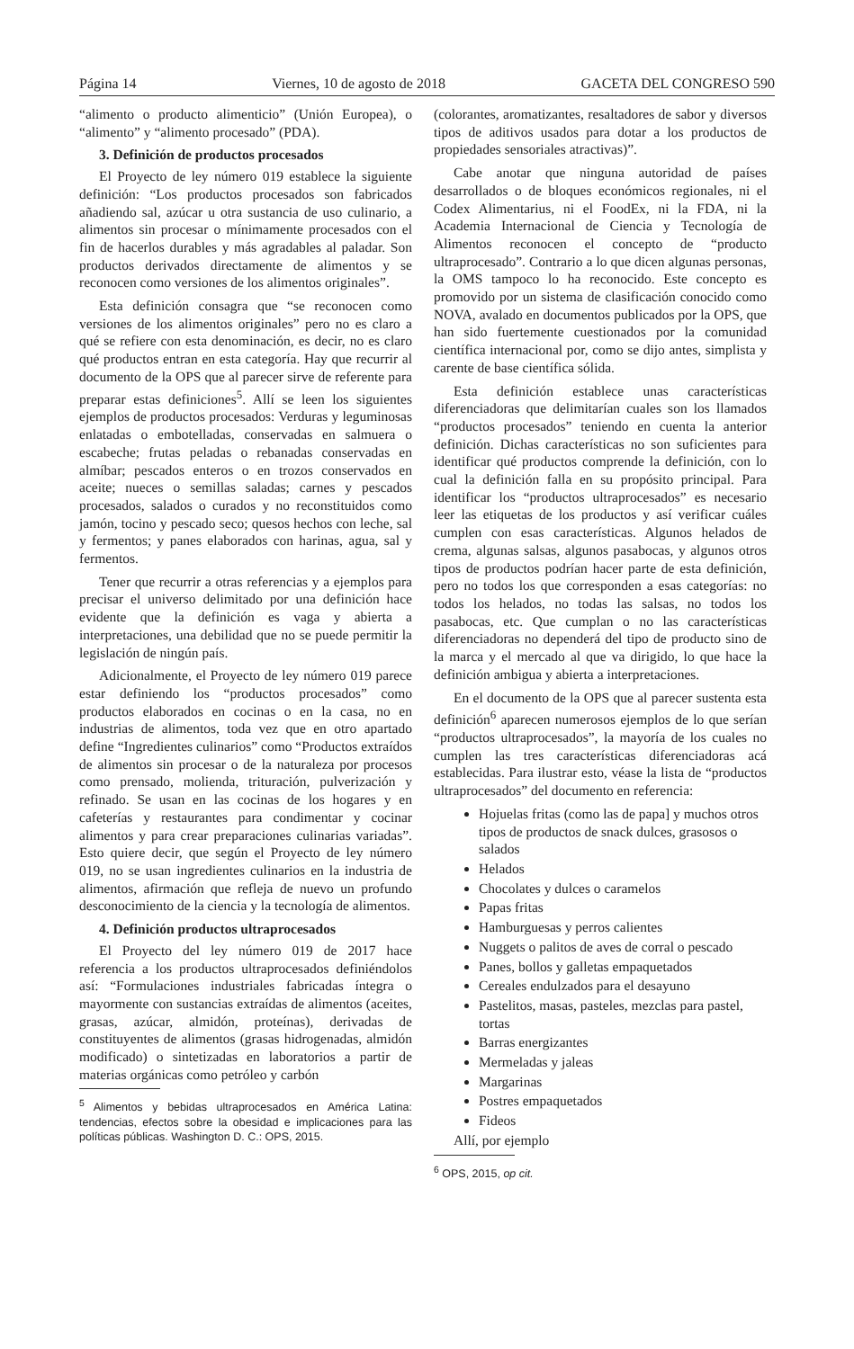Página 14 Viernes, 10 de agosto de 2018 GACETA DEL CONGRESO 590
“alimento o producto alimenticio” (Unión Europea), o “alimento” y “alimento procesado” (PDA).
3. Definición de productos procesados
El Proyecto de ley número 019 establece la siguiente definición: “Los productos procesados son fabricados añadiendo sal, azúcar u otra sustancia de uso culinario, a alimentos sin procesar o mínimamente procesados con el fin de hacerlos durables y más agradables al paladar. Son productos derivados directamente de alimentos y se reconocen como versiones de los alimentos originales”.
Esta definición consagra que “se reconocen como versiones de los alimentos originales” pero no es claro a qué se refiere con esta denominación, es decir, no es claro qué productos entran en esta categoría. Hay que recurrir al documento de la OPS que al parecer sirve de referente para preparar estas definiciones<sup>5</sup>. Allí se leen los siguientes ejemplos de productos procesados: Verduras y leguminosas enlatadas o embotelladas, conservadas en salmuera o escabeche; frutas peladas o rebanadas conservadas en almíbar; pescados enteros o en trozos conservados en aceite; nueces o semillas saladas; carnes y pescados procesados, salados o curados y no reconstituidos como jamón, tocino y pescado seco; quesos hechos con leche, sal y fermentos; y panes elaborados con harinas, agua, sal y fermentos.
Tener que recurrir a otras referencias y a ejemplos para precisar el universo delimitado por una definición hace evidente que la definición es vaga y abierta a interpretaciones, una debilidad que no se puede permitir la legislación de ningún país.
Adicionalmente, el Proyecto de ley número 019 parece estar definiendo los “productos procesados” como productos elaborados en cocinas o en la casa, no en industrias de alimentos, toda vez que en otro apartado define “Ingredientes culinarios” como “Productos extraídos de alimentos sin procesar o de la naturaleza por procesos como prensado, molienda, trituración, pulverización y refinado. Se usan en las cocinas de los hogares y en cafeterías y restaurantes para condimentar y cocinar alimentos y para crear preparaciones culinarias variadas”. Esto quiere decir, que según el Proyecto de ley número 019, no se usan ingredientes culinarios en la industria de alimentos, afirmación que refleja de nuevo un profundo desconocimiento de la ciencia y la tecnología de alimentos.
4. Definición productos ultraprocesados
El Proyecto del ley número 019 de 2017 hace referencia a los productos ultraprocesados definiéndolos así: “Formulaciones industriales fabricadas íntegra o mayormente con sustancias extraídas de alimentos (aceites, grasas, azúcar, almidón, proteínas), derivadas de constituyentes de alimentos (grasas hidrogenadas, almidón modificado) o sintetizadas en laboratorios a partir de materias orgánicas como petróleo y carbón
<sup>5</sup> Alimentos y bebidas ultraprocesados en América Latina: tendencias, efectos sobre la obesidad e implicaciones para las políticas públicas. Washington D. C.: OPS, 2015.
(colorantes, aromatizantes, resaltadores de sabor y diversos tipos de aditivos usados para dotar a los productos de propiedades sensoriales atractivas)”.
Cabe anotar que ninguna autoridad de países desarrollados o de bloques económicos regionales, ni el Codex Alimentarius, ni el FoodEx, ni la FDA, ni la Academia Internacional de Ciencia y Tecnología de Alimentos reconocen el concepto de “producto ultraprocesado”. Contrario a lo que dicen algunas personas, la OMS tampoco lo ha reconocido. Este concepto es promovido por un sistema de clasificación conocido como NOVA, avalado en documentos publicados por la OPS, que han sido fuertemente cuestionados por la comunidad científica internacional por, como se dijo antes, simplista y carente de base científica sólida.
Esta definición establece unas características diferenciadoras que delimitarían cuales son los llamados “productos procesados” teniendo en cuenta la anterior definición. Dichas características no son suficientes para identificar qué productos comprende la definición, con lo cual la definición falla en su propósito principal. Para identificar los “productos ultraprocesados” es necesario leer las etiquetas de los productos y así verificar cuáles cumplen con esas características. Algunos helados de crema, algunas salsas, algunos pasabocas, y algunos otros tipos de productos podrían hacer parte de esta definición, pero no todos los que corresponden a esas categorías: no todos los helados, no todas las salsas, no todos los pasabocas, etc. Que cumplan o no las características diferenciadoras no dependerá del tipo de producto sino de la marca y el mercado al que va dirigido, lo que hace la definición ambigua y abierta a interpretaciones.
En el documento de la OPS que al parecer sustenta esta definición<sup>6</sup> aparecen numerosos ejemplos de lo que serían “productos ultraprocesados”, la mayoría de los cuales no cumplen las tres características diferenciadoras acá establecidas. Para ilustrar esto, véase la lista de “productos ultraprocesados” del documento en referencia:
Hojuelas fritas (como las de papa] y muchos otros tipos de productos de snack dulces, grasosos o salados
Helados
Chocolates y dulces o caramelos
Papas fritas
Hamburguesas y perros calientes
Nuggets o palitos de aves de corral o pescado
Panes, bollos y galletas empaquetados
Cereales endulzados para el desayuno
Pastelitos, masas, pasteles, mezclas para pastel, tortas
Barras energizantes
Mermeladas y jaleas
Margarinas
Postres empaquetados
Fideos
Allí, por ejemplo
<sup>6</sup> OPS, 2015, op cit.